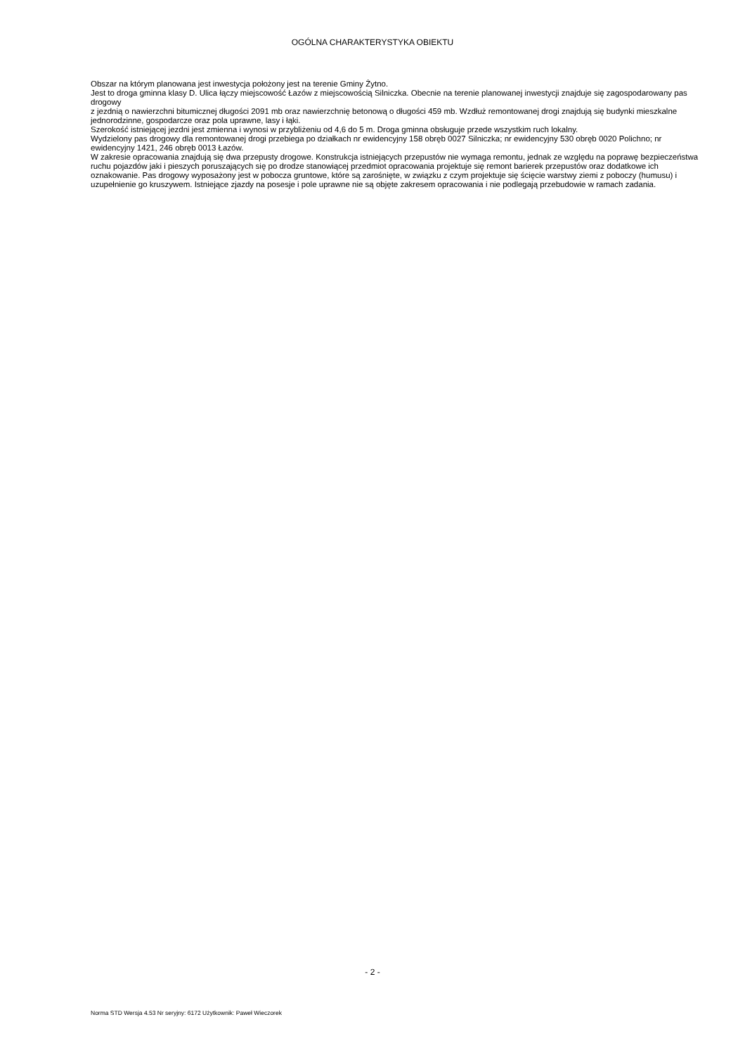OGÓLNA CHARAKTERYSTYKA OBIEKTU
Obszar na którym planowana jest inwestycja położony jest na terenie Gminy Żytno.
Jest to droga gminna klasy D. Ulica łączy miejscowość Łazów z miejscowością Silniczka. Obecnie na terenie planowanej inwestycji znajduje się zagospodarowany pas drogowy
z jezdnią o nawierzchni bitumicznej długości 2091 mb oraz nawierzchnię betonową o długości 459 mb. Wzdłuż remontowanej drogi znajdują się budynki mieszkalne jednorodzinne, gospodarcze oraz pola uprawne, lasy i łąki.
Szerokość istniejącej jezdni jest zmienna i wynosi w przybliżeniu od 4,6 do 5 m. Droga gminna obsługuje przede wszystkim ruch lokalny.
Wydzielony pas drogowy dla remontowanej drogi przebiega po działkach nr ewidencyjny 158 obręb 0027 Silniczka; nr ewidencyjny 530 obręb 0020 Polichno; nr ewidencyjny 1421, 246 obręb 0013 Łazów.
W zakresie opracowania znajdują się dwa przepusty drogowe. Konstrukcja istniejących przepustów nie wymaga remontu, jednak ze względu na poprawę bezpieczeństwa ruchu pojazdów jaki i pieszych poruszających się po drodze stanowiącej przedmiot opracowania projektuje się remont barierek przepustów oraz dodatkowe ich oznakowanie. Pas drogowy wyposażony jest w pobocza gruntowe, które są zarośnięte, w związku z czym projektuje się ścięcie warstwy ziemi z poboczy (humusu) i uzupełnienie go kruszywem. Istniejące zjazdy na posesje i pole uprawne nie są objęte zakresem opracowania i nie podlegają przebudowie w ramach zadania.
- 2 -
Norma STD Wersja 4.53 Nr seryjny: 6172 Użytkownik: Paweł Wieczorek